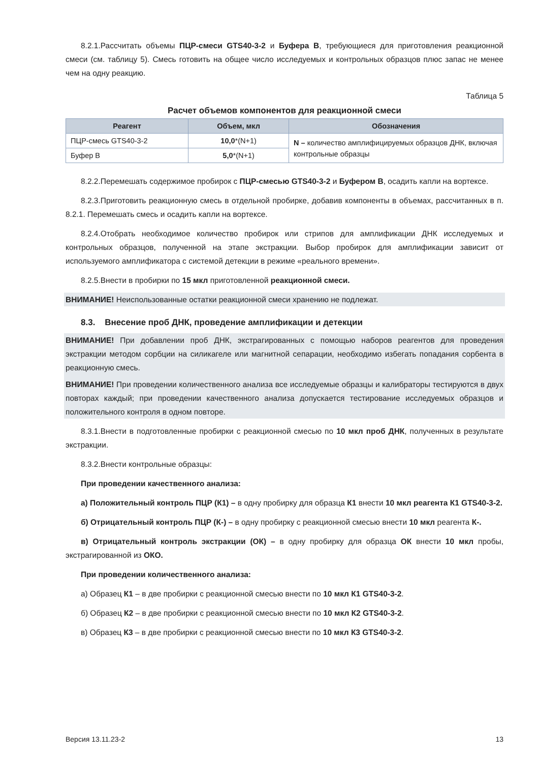8.2.1.Рассчитать объемы ПЦР-смеси GTS40-3-2 и Буфера В, требующиеся для приготовления реакционной смеси (см. таблицу 5). Смесь готовить на общее число исследуемых и контрольных образцов плюс запас не менее чем на одну реакцию.
Таблица 5
Расчет объемов компонентов для реакционной смеси
| Реагент | Объем, мкл | Обозначения |
| --- | --- | --- |
| ПЦР-смесь GTS40-3-2 | 10,0 *(N+1) | N – количество амплифицируемых образцов ДНК, включая контрольные образцы |
| Буфер В | 5,0 *(N+1) | |
8.2.2.Перемешать содержимое пробирок с ПЦР-смесью GTS40-3-2 и Буфером В, осадить капли на вортексе.
8.2.3.Приготовить реакционную смесь в отдельной пробирке, добавив компоненты в объемах, рассчитанных в п. 8.2.1. Перемешать смесь и осадить капли на вортексе.
8.2.4.Отобрать необходимое количество пробирок или стрипов для амплификации ДНК исследуемых и контрольных образцов, полученной на этапе экстракции. Выбор пробирок для амплификации зависит от используемого амплификатора с системой детекции в режиме «реального времени».
8.2.5.Внести в пробирки по 15 мкл приготовленной реакционной смеси.
ВНИМАНИЕ! Неиспользованные остатки реакционной смеси хранению не подлежат.
8.3. Внесение проб ДНК, проведение амплификации и детекции
ВНИМАНИЕ! При добавлении проб ДНК, экстрагированных с помощью наборов реагентов для проведения экстракции методом сорбции на силикагеле или магнитной сепарации, необходимо избегать попадания сорбента в реакционную смесь.
ВНИМАНИЕ! При проведении количественного анализа все исследуемые образцы и калибраторы тестируются в двух повторах каждый; при проведении качественного анализа допускается тестирование исследуемых образцов и положительного контроля в одном повторе.
8.3.1.Внести в подготовленные пробирки с реакционной смесью по 10 мкл проб ДНК, полученных в результате экстракции.
8.3.2.Внести контрольные образцы:
При проведении качественного анализа:
а) Положительный контроль ПЦР (К1) – в одну пробирку для образца К1 внести 10 мкл реагента К1 GTS40-3-2.
б) Отрицательный контроль ПЦР (К-) – в одну пробирку с реакционной смесью внести 10 мкл реагента К-.
в) Отрицательный контроль экстракции (ОК) – в одну пробирку для образца ОК внести 10 мкл пробы, экстрагированной из ОКО.
При проведении количественного анализа:
а) Образец К1 – в две пробирки с реакционной смесью внести по 10 мкл К1 GTS40-3-2.
б) Образец К2 – в две пробирки с реакционной смесью внести по 10 мкл К2 GTS40-3-2.
в) Образец К3 – в две пробирки с реакционной смесью внести по 10 мкл К3 GTS40-3-2.
Версия 13.11.23-2 13